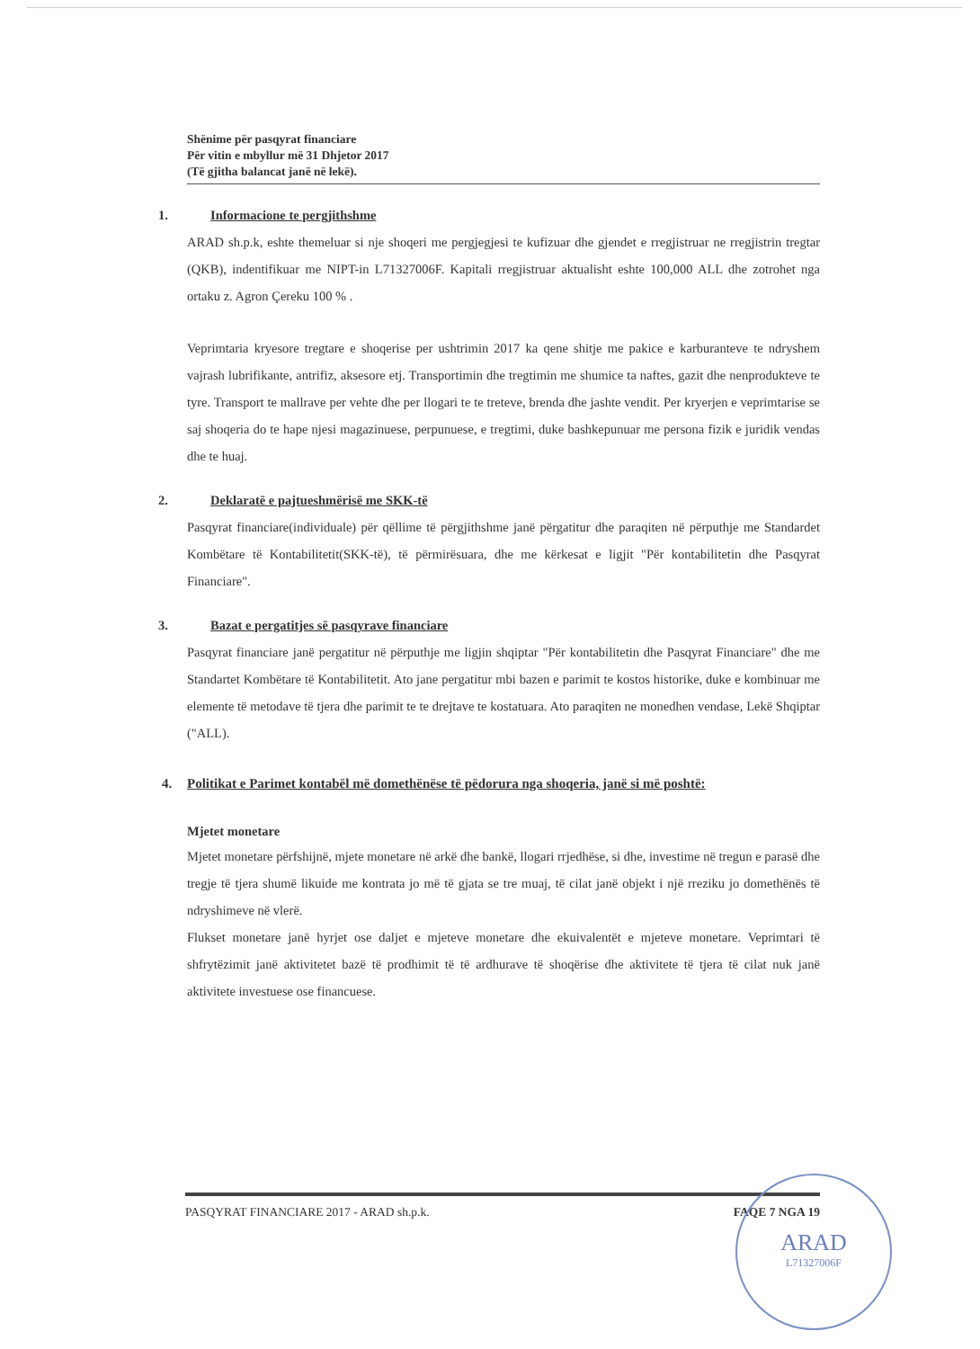Shënime për pasqyrat financiare
Për vitin e mbyllur më 31 Dhjetor 2017
(Të gjitha balancat janë në lekë).
1. Informacione te pergjithshme
ARAD sh.p.k, eshte themeluar si nje shoqeri me pergjegjesi te kufizuar dhe gjendet e rregjistruar ne rregjistrin tregtar (QKB), indentifikuar me NIPT-in L71327006F. Kapitali rregjistruar aktualisht eshte 100,000 ALL dhe zotrohet nga ortaku z. Agron Çereku 100 % .
Veprimtaria kryesore tregtare e shoqerise per ushtrimin 2017 ka qene shitje me pakice e karburanteve te ndryshem vajrash lubrifikante, antrifiz, aksesore etj. Transportimin dhe tregtimin me shumice ta naftes, gazit dhe nenprodukteve te tyre. Transport te mallrave per vehte dhe per llogari te te treteve, brenda dhe jashte vendit. Per kryerjen e veprimtarise se saj shoqeria do te hape njesi magazinuese, perpunuese, e tregtimi, duke bashkepunuar me persona fizik e juridik vendas dhe te huaj.
2. Deklaratë e pajtueshmërisë me SKK-të
Pasqyrat financiare(individuale) për qëllime të përgjithshme janë përgatitur dhe paraqiten në përputhje me Standardet Kombëtare të Kontabilitetit(SKK-të), të përmirësuara, dhe me kërkesat e ligjit "Për kontabilitetin dhe Pasqyrat Financiare".
3. Bazat e pergatitjes së pasqyrave financiare
Pasqyrat financiare janë pergatitur në përputhje me ligjin shqiptar "Për kontabilitetin dhe Pasqyrat Financiare" dhe me Standartet Kombëtare të Kontabilitetit. Ato jane pergatitur mbi bazen e parimit te kostos historike, duke e kombinuar me elemente të metodave të tjera dhe parimit te te drejtave te kostatuara. Ato paraqiten ne monedhen vendase, Lekë Shqiptar ("ALL).
4. Politikat e Parimet kontabël më domethënëse të pëdorura nga shoqeria, janë si më poshtë:
Mjetet monetare
Mjetet monetare përfshijnë, mjete monetare në arkë dhe bankë, llogari rrjedhëse, si dhe, investime në tregun e parasë dhe tregje të tjera shumë likuide me kontrata jo më të gjata se tre muaj, të cilat janë objekt i një rreziku jo domethënës të ndryshimeve në vlerë.
Flukset monetare janë hyrjet ose daljet e mjeteve monetare dhe ekuivalentët e mjeteve monetare. Veprimtari të shfrytëzimit janë aktivitetet bazë të prodhimit të të ardhurave të shoqërise dhe aktivitete të tjera të cilat nuk janë aktivitete investuese ose financuese.
PASQYRAT FINANCIARE 2017 - ARAD sh.p.k. FAQE 7 NGA 19
ARAD
L71327006F